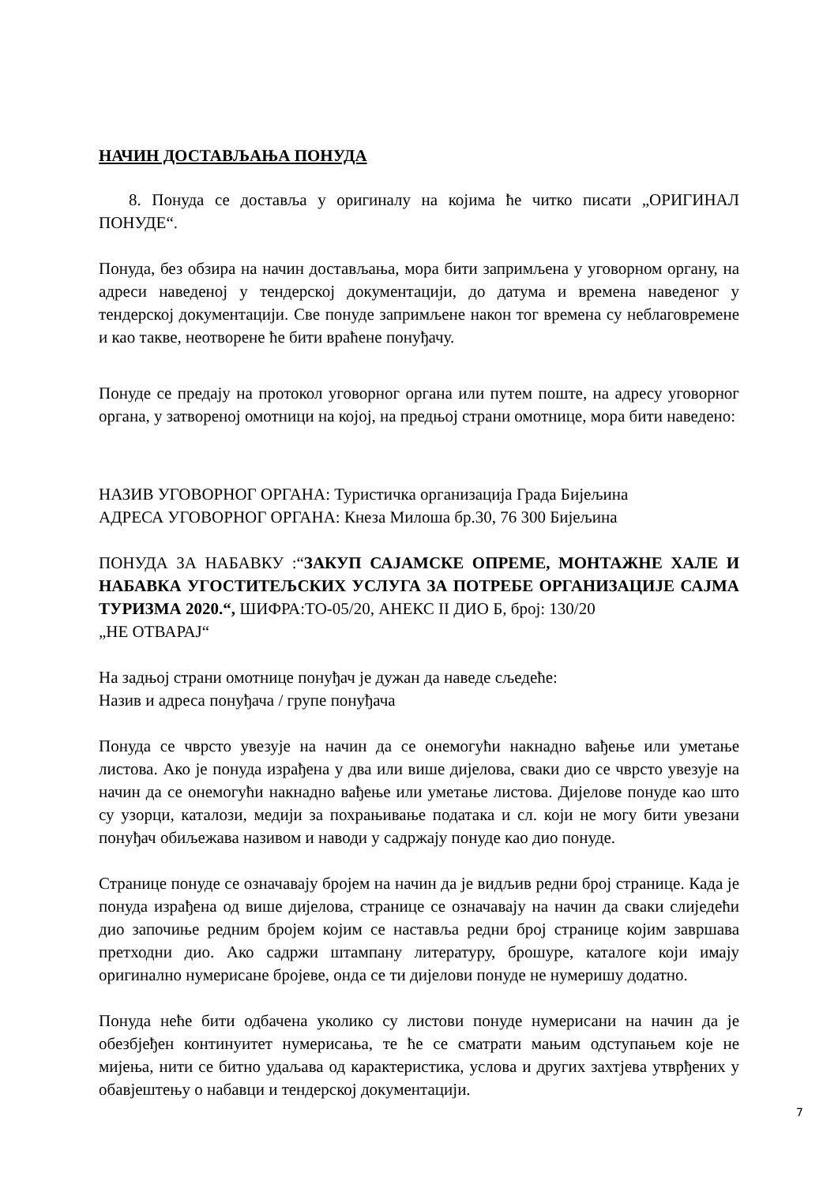НАЧИН ДОСТАВЉАЊА ПОНУДА
8. Понуда се доставља у оригиналу на којима ће читко писати „ОРИГИНАЛ ПОНУДЕ“.
Понуда, без обзира на начин достављања, мора бити запримљена у уговорном органу, на адреси наведеној у тендерској документацији, до датума и времена наведеног у тендерској документацији. Све понуде запримљене након тог времена су неблаговремене и као такве, неотворене ће бити враћене понуђачу.
Понуде се предају на протокол уговорног органа или путем поште, на адресу уговорног органа, у затвореној омотници на којој, на предњој страни омотнице, мора бити наведено:
НАЗИВ УГОВОРНОГ ОРГАНА: Туристичка организација Града Бијељина
АДРЕСА УГОВОРНОГ ОРГАНА: Кнеза Милоша бр.30, 76 300 Бијељина
ПОНУДА ЗА НАБАВКУ :“ЗАКУП САЈАМСКЕ ОПРЕМЕ, МОНТАЖНЕ ХАЛЕ И НАБАВКА УГОСТИТЕЉСКИХ УСЛУГА ЗА ПОТРЕБЕ ОРГАНИЗАЦИЈЕ САЈМА ТУРИЗМА 2020.“, ШИФРА:ТО-05/20, АНЕКС II ДИО Б, број: 130/20
„НЕ ОТВАРАЈ“
На задњој страни омотнице понуђач је дужан да наведе сљедеће:
Назив и адреса понуђача / групе понуђача
Понуда се чврсто увезује на начин да се онемогући накнадно вађење или уметање листова. Ако је понуда израђена у два или више дијелова, сваки дио се чврсто увезује на начин да се онемогући накнадно вађење или уметање листова. Дијелове понуде као што су узорци, каталози, медији за похрањивање података и сл. који не могу бити увезани понуђач обиљежава називом и наводи у садржају понуде као дио понуде.
Странице понуде се означавају бројем на начин да је видљив редни број странице. Када је понуда израђена од више дијелова, странице се означавају на начин да сваки слиједећи дио започиње редним бројем којим се наставља редни број странице којим завршава претходни дио. Ако садржи штампану литературу, брошуре, каталоге који имају оригинално нумерисане бројеве, онда се ти дијелови понуде не нумеришу додатно.
Понуда неће бити одбачена уколико су листови понуде нумерисани на начин да је обезбјеђен континуитет нумерисања, те ће се сматрати мањим одступањем које не мијења, нити се битно удаљава од карактеристика, услова и других захтјева утврђених у обавјештењу о набавци и тендерској документацији.
7